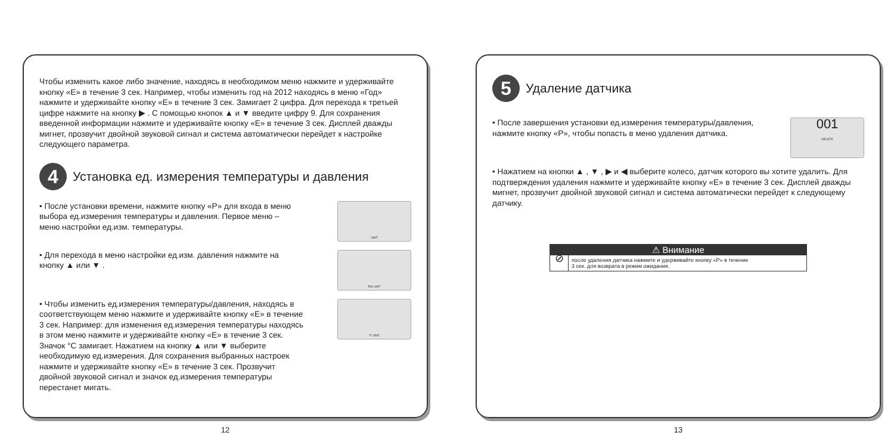Чтобы изменить какое либо значение, находясь в необходимом меню нажмите и удерживайте кнопку «E» в течение 3 сек. Например, чтобы изменить год на 2012 находясь в меню «Год» нажмите и удерживайте кнопку «E» в течение 3 сек. Замигает 2 цифра. Для перехода к третьей цифре нажмите на кнопку ▶ . С помощью кнопок ▲ и ▼ введите цифру 9. Для сохранения введенной информации нажмите и удерживайте кнопку «E» в течение 3 сек. Дисплей дважды мигнет, прозвучит двойной звуковой сигнал и система автоматически перейдет к настройке следующего параметра.
4
Установка ед. измерения температуры и давления
• После установки времени, нажмите кнопку «P» для входа в меню выбора ед.измерения температуры и давления. Первое меню – меню настройки ед.изм. температуры.
UNIT
• Для перехода в меню настройки ед.изм. давления нажмите на кнопку ▲ или ▼ .
PSI UNIT
• Чтобы изменить ед.измерения температуры/давления, находясь в соответствующем меню нажмите и удерживайте кнопку «E» в течение 3 сек. Например: для изменения ед.измерения температуры находясь в этом меню нажмите и удерживайте кнопку «E» в течение 3 сек. Значок °C замигает. Нажатием на кнопку ▲ или ▼ выберите необходимую ед.измерения. Для сохранения выбранных настроек нажмите и удерживайте кнопку «E» в течение 3 сек. Прозвучит двойной звуковой сигнал и значок ед.измерения температуры перестанет мигать.
°F UNIT
12
5
Удаление датчика
• После завершения установки ед.измерения температуры/давления, нажмите кнопку «P», чтобы попасть в меню удаления датчика.
001
DELETE
• Нажатием на кнопки ▲ , ▼ , ▶ и ◀ выберите колесо, датчик которого вы хотите удалить. Для подтверждения удаления нажмите и удерживайте кнопку «E» в течение 3 сек. Дисплей дважды мигнет, прозвучит двойной звуковой сигнал и система автоматически перейдет к следующему датчику.
⚠ Внимание
⊘
после удаления датчика нажмите и удерживайте кнопку «P» в течение
3 сек. для возврата в режим ожидания.
13